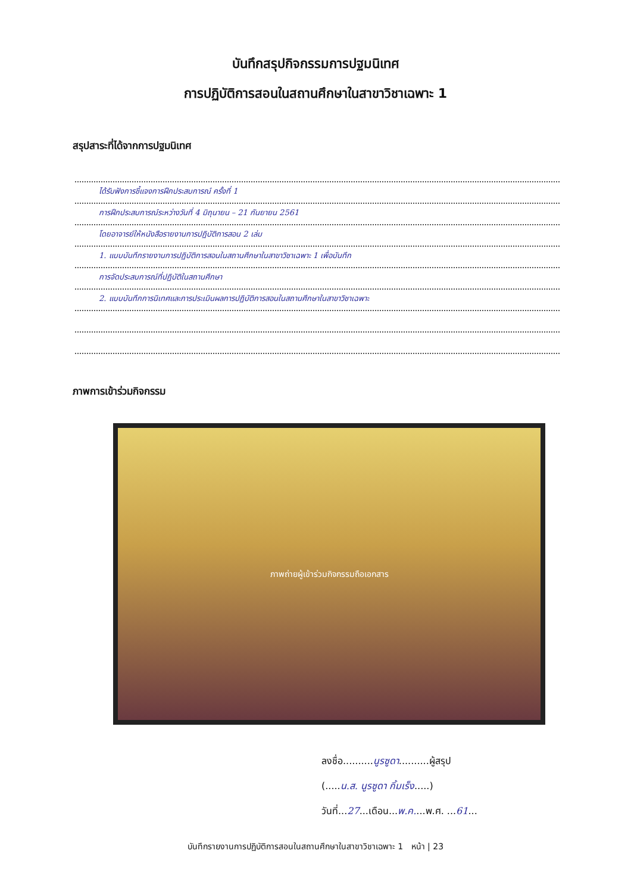บันทึกสรุปกิจกรรมการปฐมนิเทศ
การปฏิบัติการสอนในสถานศึกษาในสาขาวิชาเฉพาะ 1
สรุปสาระที่ได้จากการปฐมนิเทศ
ได้รับฟังการชี้แจงการฝึกประสบการณ์ ครั้งที่ 1
การฝึกประสบการณ์ระหว่างวันที่ 4 มิถุนายน – 21 กันยายน 2561
โดยอาจารย์ให้หนังสือรายงานการปฏิบัติการสอน 2 เล่ม
1. แบบบันทึกรายงานการปฏิบัติการสอนในสถานศึกษาในสาขาวิชาเฉพาะ 1 เพื่อบันทึก
การจัดประสบการณ์ที่ปฏิบัติในสถานศึกษา
2. แบบบันทึกการนิเทศและการประเมินผลการปฏิบัติการสอนในสถานศึกษาในสาขาวิชาเฉพาะ
ภาพการเข้าร่วมกิจกรรม
ภาพถ่ายผู้เข้าร่วมกิจกรรมถือเอกสาร
ลงชื่อ..........นูรซูดา..........ผู้สรุป
(.....น.ส. นูรซูดา กิ้มเร็ง.....)
วันที่...27...เดือน...พ.ค....พ.ศ. ...61...
บันทึกรายงานการปฏิบัติการสอนในสถานศึกษาในสาขาวิชาเฉพาะ 1 หน้า | 23